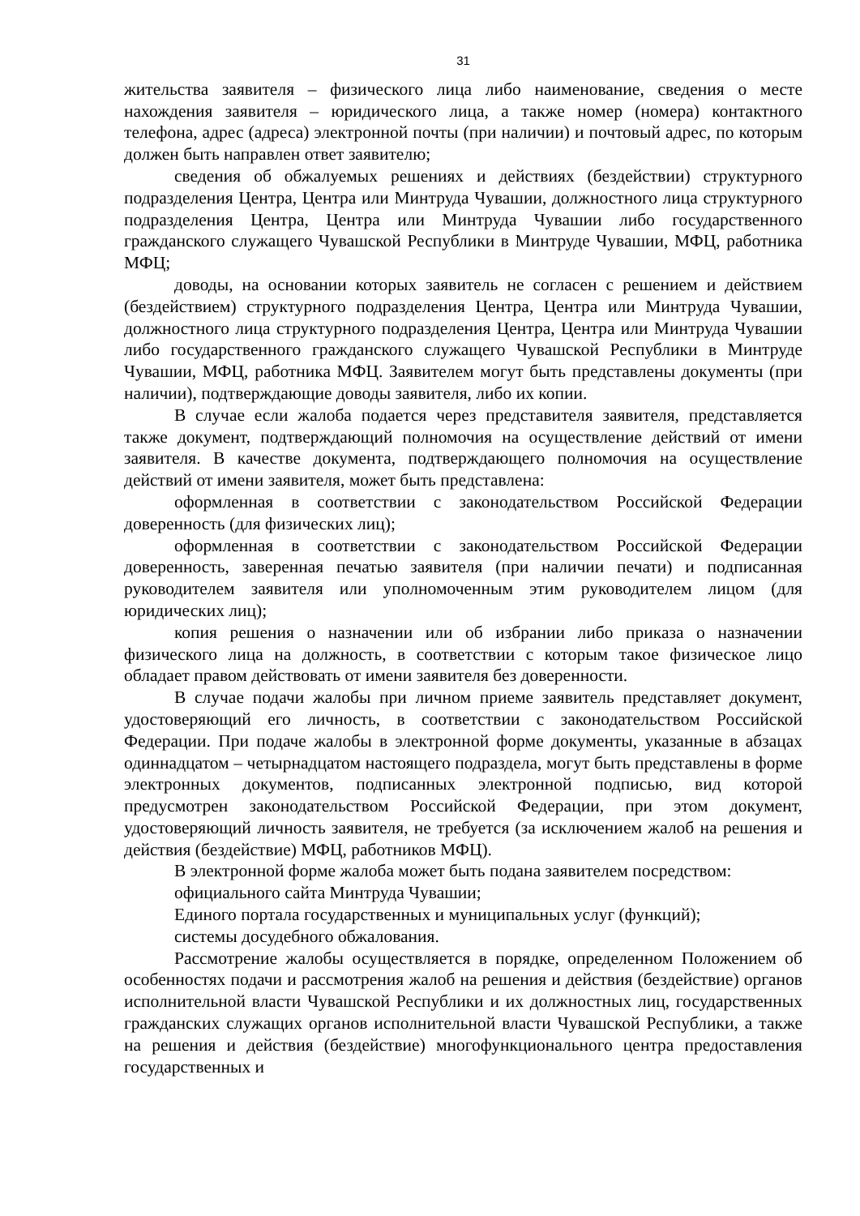31
жительства заявителя – физического лица либо наименование, сведения о месте нахождения заявителя – юридического лица, а также номер (номера) контактного телефона, адрес (адреса) электронной почты (при наличии) и почтовый адрес, по которым должен быть направлен ответ заявителю;
сведения об обжалуемых решениях и действиях (бездействии) структурного подразделения Центра, Центра или Минтруда Чувашии, должностного лица структурного подразделения Центра, Центра или Минтруда Чувашии либо государственного гражданского служащего Чувашской Республики в Минтруде Чувашии, МФЦ, работника МФЦ;
доводы, на основании которых заявитель не согласен с решением и действием (бездействием) структурного подразделения Центра, Центра или Минтруда Чувашии, должностного лица структурного подразделения Центра, Центра или Минтруда Чувашии либо государственного гражданского служащего Чувашской Республики в Минтруде Чувашии, МФЦ, работника МФЦ. Заявителем могут быть представлены документы (при наличии), подтверждающие доводы заявителя, либо их копии.
В случае если жалоба подается через представителя заявителя, представляется также документ, подтверждающий полномочия на осуществление действий от имени заявителя. В качестве документа, подтверждающего полномочия на осуществление действий от имени заявителя, может быть представлена:
оформленная в соответствии с законодательством Российской Федерации доверенность (для физических лиц);
оформленная в соответствии с законодательством Российской Федерации доверенность, заверенная печатью заявителя (при наличии печати) и подписанная руководителем заявителя или уполномоченным этим руководителем лицом (для юридических лиц);
копия решения о назначении или об избрании либо приказа о назначении физического лица на должность, в соответствии с которым такое физическое лицо обладает правом действовать от имени заявителя без доверенности.
В случае подачи жалобы при личном приеме заявитель представляет документ, удостоверяющий его личность, в соответствии с законодательством Российской Федерации. При подаче жалобы в электронной форме документы, указанные в абзацах одиннадцатом – четырнадцатом настоящего подраздела, могут быть представлены в форме электронных документов, подписанных электронной подписью, вид которой предусмотрен законодательством Российской Федерации, при этом документ, удостоверяющий личность заявителя, не требуется (за исключением жалоб на решения и действия (бездействие) МФЦ, работников МФЦ).
В электронной форме жалоба может быть подана заявителем посредством:
официального сайта Минтруда Чувашии;
Единого портала государственных и муниципальных услуг (функций);
системы досудебного обжалования.
Рассмотрение жалобы осуществляется в порядке, определенном Положением об особенностях подачи и рассмотрения жалоб на решения и действия (бездействие) органов исполнительной власти Чувашской Республики и их должностных лиц, государственных гражданских служащих органов исполнительной власти Чувашской Республики, а также на решения и действия (бездействие) многофункционального центра предоставления государственных и